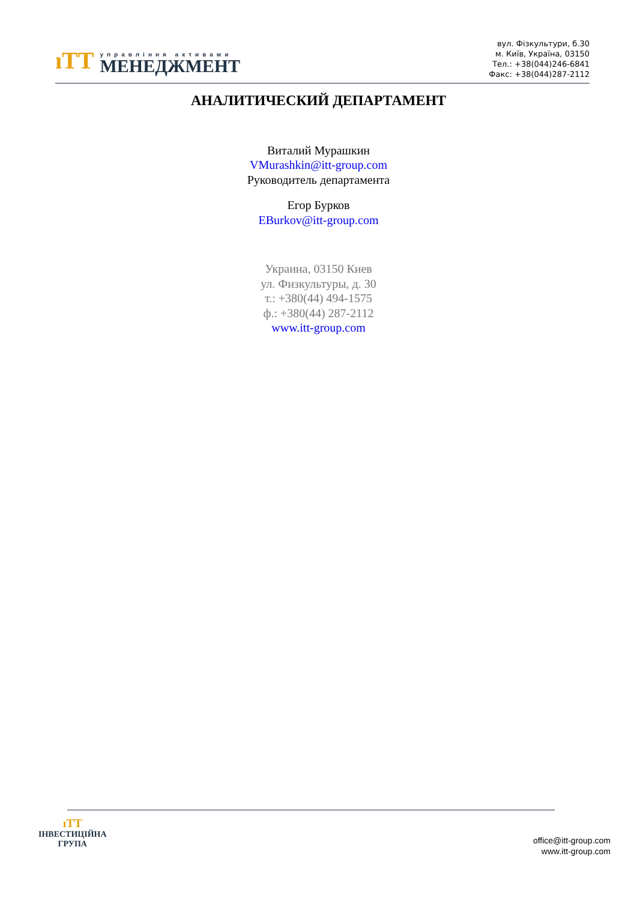ıΤΤ
управління активами
МЕНЕДЖМЕНТ
вул. Фізкультури, б.30
м. Київ, Україна, 03150
Тел.: +38(044)246-6841
Факс: +38(044)287-2112
АНАЛИТИЧЕСКИЙ ДЕПАРТАМЕНТ
Виталий Мурашкин
VMurashkin@itt-group.com
Руководитель департамента
Егор Бурков
EBurkov@itt-group.com
Украина, 03150 Киев
ул. Физкультуры, д. 30
т.: +380(44) 494-1575
ф.: +380(44) 287-2112
www.itt-group.com
ıΤΤ
ІНВЕСТИЦІЙНА
ГРУПА
office@itt-group.com
www.itt-group.com